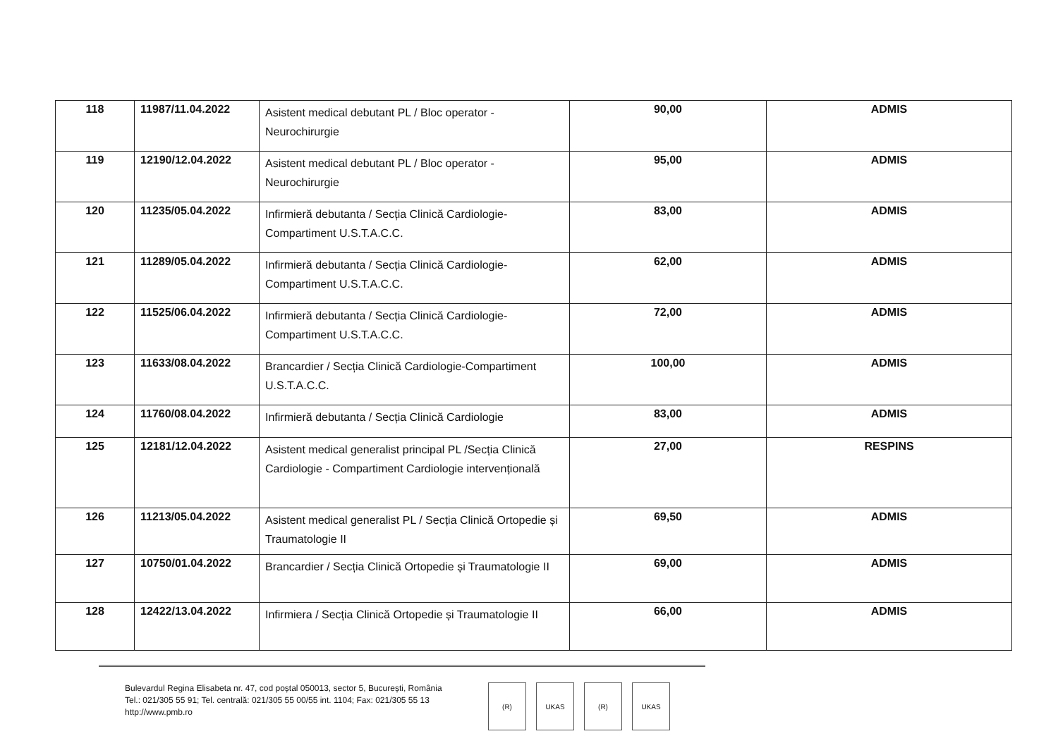| 118 | 11987/11.04.2022 | Asistent medical debutant PL / Bloc operator - Neurochirurgie | 90,00 | ADMIS |
| 119 | 12190/12.04.2022 | Asistent medical debutant PL / Bloc operator - Neurochirurgie | 95,00 | ADMIS |
| 120 | 11235/05.04.2022 | Infirmieră debutanta / Secția Clinică Cardiologie-Compartiment U.S.T.A.C.C. | 83,00 | ADMIS |
| 121 | 11289/05.04.2022 | Infirmieră debutanta / Secția Clinică Cardiologie-Compartiment U.S.T.A.C.C. | 62,00 | ADMIS |
| 122 | 11525/06.04.2022 | Infirmieră debutanta / Secția Clinică Cardiologie-Compartiment U.S.T.A.C.C. | 72,00 | ADMIS |
| 123 | 11633/08.04.2022 | Brancardier / Secția Clinică Cardiologie-Compartiment U.S.T.A.C.C. | 100,00 | ADMIS |
| 124 | 11760/08.04.2022 | Infirmieră debutanta / Secția Clinică Cardiologie | 83,00 | ADMIS |
| 125 | 12181/12.04.2022 | Asistent medical generalist principal PL /Secția Clinică Cardiologie - Compartiment Cardiologie intervențională | 27,00 | RESPINS |
| 126 | 11213/05.04.2022 | Asistent medical generalist PL / Secția Clinică Ortopedie și Traumatologie II | 69,50 | ADMIS |
| 127 | 10750/01.04.2022 | Brancardier / Secția Clinică Ortopedie și Traumatologie II | 69,00 | ADMIS |
| 128 | 12422/13.04.2022 | Infirmiera / Secția Clinică Ortopedie și Traumatologie II | 66,00 | ADMIS |
Bulevardul Regina Elisabeta nr. 47, cod poștal 050013, sector 5, București, România
Tel.: 021/305 55 91; Tel. centrală: 021/305 55 00/55 int. 1104; Fax: 021/305 55 13
http://www.pmb.ro
(R) UKAS (R) UKAS